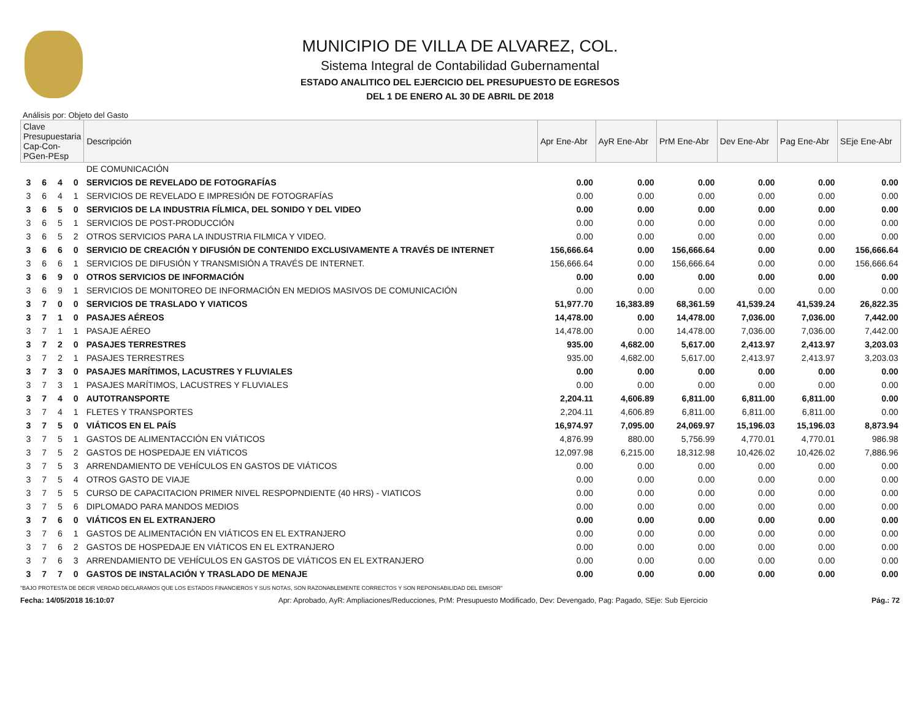MUNICIPIO DE VILLA DE ALVAREZ, COL.
Sistema Integral de Contabilidad Gubernamental
ESTADO ANALITICO DEL EJERCICIO DEL PRESUPUESTO DE EGRESOS
DEL 1 DE ENERO AL 30 DE ABRIL DE 2018
Análisis por: Objeto del Gasto
| Clave Presupuestaria Cap-Con-PGen-PEsp | | | | Descripción | Apr Ene-Abr | AyR Ene-Abr | PrM Ene-Abr | Dev Ene-Abr | Pag Ene-Abr | SEje Ene-Abr |
| --- | --- | --- | --- | --- | --- | --- | --- | --- | --- | --- |
| | | | | DE COMUNICACIÓN | | | | | | |
| 3 | 6 | 4 | 0 | SERVICIOS DE REVELADO DE FOTOGRAFÍAS | 0.00 | 0.00 | 0.00 | 0.00 | 0.00 | 0.00 |
| 3 | 6 | 4 | 1 | SERVICIOS DE REVELADO E IMPRESIÓN DE FOTOGRAFÍAS | 0.00 | 0.00 | 0.00 | 0.00 | 0.00 | 0.00 |
| 3 | 6 | 5 | 0 | SERVICIOS DE LA INDUSTRIA FÍLMICA, DEL SONIDO Y DEL VIDEO | 0.00 | 0.00 | 0.00 | 0.00 | 0.00 | 0.00 |
| 3 | 6 | 5 | 1 | SERVICIOS DE POST-PRODUCCIÓN | 0.00 | 0.00 | 0.00 | 0.00 | 0.00 | 0.00 |
| 3 | 6 | 5 | 2 | OTROS SERVICIOS PARA LA INDUSTRIA FILMICA Y VIDEO. | 0.00 | 0.00 | 0.00 | 0.00 | 0.00 | 0.00 |
| 3 | 6 | 6 | 0 | SERVICIO DE CREACIÓN Y DIFUSIÓN DE CONTENIDO EXCLUSIVAMENTE A TRAVÉS DE INTERNET | 156,666.64 | 0.00 | 156,666.64 | 0.00 | 0.00 | 156,666.64 |
| 3 | 6 | 6 | 1 | SERVICIOS DE DIFUSIÓN Y TRANSMISIÓN A TRAVÉS DE INTERNET. | 156,666.64 | 0.00 | 156,666.64 | 0.00 | 0.00 | 156,666.64 |
| 3 | 6 | 9 | 0 | OTROS SERVICIOS DE INFORMACIÓN | 0.00 | 0.00 | 0.00 | 0.00 | 0.00 | 0.00 |
| 3 | 6 | 9 | 1 | SERVICIOS DE MONITOREO DE INFORMACIÓN EN MEDIOS MASIVOS DE COMUNICACIÓN | 0.00 | 0.00 | 0.00 | 0.00 | 0.00 | 0.00 |
| 3 | 7 | 0 | 0 | SERVICIOS DE TRASLADO Y VIATICOS | 51,977.70 | 16,383.89 | 68,361.59 | 41,539.24 | 41,539.24 | 26,822.35 |
| 3 | 7 | 1 | 0 | PASAJES AÉREOS | 14,478.00 | 0.00 | 14,478.00 | 7,036.00 | 7,036.00 | 7,442.00 |
| 3 | 7 | 1 | 1 | PASAJE AÉREO | 14,478.00 | 0.00 | 14,478.00 | 7,036.00 | 7,036.00 | 7,442.00 |
| 3 | 7 | 2 | 0 | PASAJES TERRESTRES | 935.00 | 4,682.00 | 5,617.00 | 2,413.97 | 2,413.97 | 3,203.03 |
| 3 | 7 | 2 | 1 | PASAJES TERRESTRES | 935.00 | 4,682.00 | 5,617.00 | 2,413.97 | 2,413.97 | 3,203.03 |
| 3 | 7 | 3 | 0 | PASAJES MARÍTIMOS, LACUSTRES Y FLUVIALES | 0.00 | 0.00 | 0.00 | 0.00 | 0.00 | 0.00 |
| 3 | 7 | 3 | 1 | PASAJES MARÍTIMOS, LACUSTRES Y FLUVIALES | 0.00 | 0.00 | 0.00 | 0.00 | 0.00 | 0.00 |
| 3 | 7 | 4 | 0 | AUTOTRANSPORTE | 2,204.11 | 4,606.89 | 6,811.00 | 6,811.00 | 6,811.00 | 0.00 |
| 3 | 7 | 4 | 1 | FLETES Y TRANSPORTES | 2,204.11 | 4,606.89 | 6,811.00 | 6,811.00 | 6,811.00 | 0.00 |
| 3 | 7 | 5 | 0 | VIÁTICOS EN EL PAÍS | 16,974.97 | 7,095.00 | 24,069.97 | 15,196.03 | 15,196.03 | 8,873.94 |
| 3 | 7 | 5 | 1 | GASTOS DE ALIMENTACCIÓN EN VIÁTICOS | 4,876.99 | 880.00 | 5,756.99 | 4,770.01 | 4,770.01 | 986.98 |
| 3 | 7 | 5 | 2 | GASTOS DE HOSPEDAJE EN VIÁTICOS | 12,097.98 | 6,215.00 | 18,312.98 | 10,426.02 | 10,426.02 | 7,886.96 |
| 3 | 7 | 5 | 3 | ARRENDAMIENTO DE VEHÍCULOS EN GASTOS DE VIÁTICOS | 0.00 | 0.00 | 0.00 | 0.00 | 0.00 | 0.00 |
| 3 | 7 | 5 | 4 | OTROS GASTO DE VIAJE | 0.00 | 0.00 | 0.00 | 0.00 | 0.00 | 0.00 |
| 3 | 7 | 5 | 5 | CURSO DE CAPACITACION PRIMER NIVEL RESPOPNDIENTE (40 HRS) - VIATICOS | 0.00 | 0.00 | 0.00 | 0.00 | 0.00 | 0.00 |
| 3 | 7 | 5 | 6 | DIPLOMADO PARA MANDOS MEDIOS | 0.00 | 0.00 | 0.00 | 0.00 | 0.00 | 0.00 |
| 3 | 7 | 6 | 0 | VIÁTICOS EN EL EXTRANJERO | 0.00 | 0.00 | 0.00 | 0.00 | 0.00 | 0.00 |
| 3 | 7 | 6 | 1 | GASTOS DE ALIMENTACIÓN EN VIÁTICOS EN EL EXTRANJERO | 0.00 | 0.00 | 0.00 | 0.00 | 0.00 | 0.00 |
| 3 | 7 | 6 | 2 | GASTOS DE HOSPEDAJE EN VIÁTICOS EN EL EXTRANJERO | 0.00 | 0.00 | 0.00 | 0.00 | 0.00 | 0.00 |
| 3 | 7 | 6 | 3 | ARRENDAMIENTO DE VEHÍCULOS EN GASTOS DE VIÁTICOS EN EL EXTRANJERO | 0.00 | 0.00 | 0.00 | 0.00 | 0.00 | 0.00 |
| 3 | 7 | 7 | 0 | GASTOS DE INSTALACIÓN Y TRASLADO DE MENAJE | 0.00 | 0.00 | 0.00 | 0.00 | 0.00 | 0.00 |
"BAJO PROTESTA DE DECIR VERDAD DECLARAMOS QUE LOS ESTADOS FINANCIEROS Y SUS NOTAS, SON RAZONABLEMENTE CORRECTOS Y SON REPONSABILIDAD DEL EMISOR"
Fecha: 14/05/2018 16:10:07 Apr: Aprobado, AyR: Ampliaciones/Reducciones, PrM: Presupuesto Modificado, Dev: Devengado, Pag: Pagado, SEje: Sub Ejercicio Pág.: 72